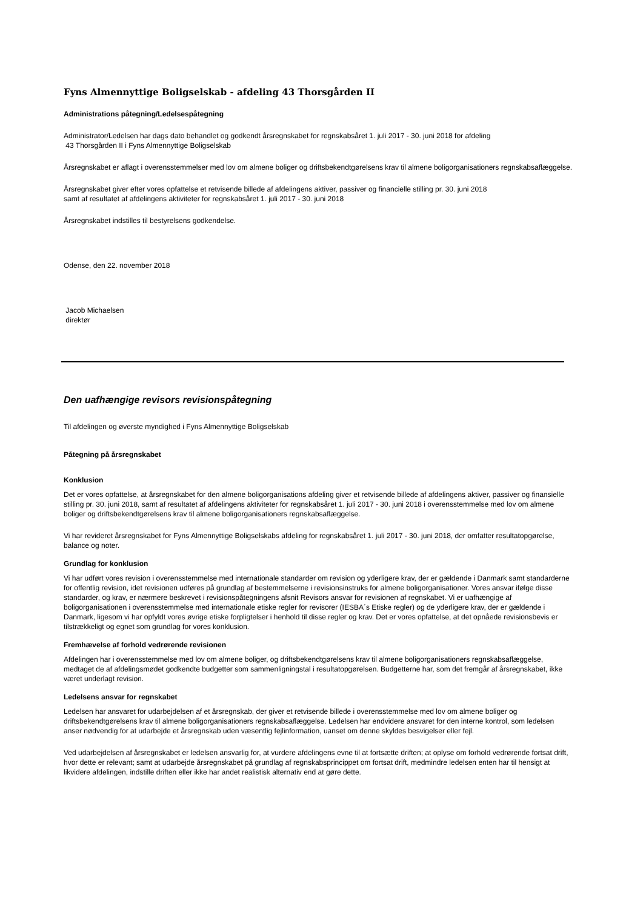Fyns Almennyttige Boligselskab - afdeling 43 Thorsgården II
Administrations påtegning/Ledelsespåtegning
Administrator/Ledelsen har dags dato behandlet og godkendt årsregnskabet for regnskabsåret 1. juli 2017 - 30. juni 2018 for afdeling
43 Thorsgården II i Fyns Almennyttige Boligselskab
Årsregnskabet er aflagt i overensstemmelser med lov om almene boliger og driftsbekendtgørelsens krav til almene boligorganisationers regnskabsaflæggelse.
Årsregnskabet giver efter vores opfattelse et retvisende billede af afdelingens aktiver, passiver og financielle stilling pr. 30. juni 2018
samt af resultatet af afdelingens aktiviteter for regnskabsåret 1. juli 2017 - 30. juni 2018
Årsregnskabet indstilles til bestyrelsens godkendelse.
Odense, den 22. november 2018
Jacob Michaelsen
direktør
Den uafhængige revisors revisionspåtegning
Til afdelingen og øverste myndighed i Fyns Almennyttige Boligselskab
Påtegning på årsregnskabet
Konklusion
Det er vores opfattelse, at årsregnskabet for den almene boligorganisations afdeling giver et retvisende billede af afdelingens aktiver, passiver og finansielle stilling pr. 30. juni 2018, samt af resultatet af afdelingens aktiviteter for regnskabsåret 1. juli 2017 - 30. juni 2018 i overensstemmelse med lov om almene boliger og driftsbekendtgørelsens krav til almene boligorganisationers regnskabsaflæggelse.
Vi har revideret årsregnskabet for Fyns Almennyttige Boligselskabs afdeling for regnskabsåret 1. juli 2017 - 30. juni 2018, der omfatter resultatopgørelse, balance og noter.
Grundlag for konklusion
Vi har udført vores revision i overensstemmelse med internationale standarder om revision og yderligere krav, der er gældende i Danmark samt standarderne for offentlig revision, idet revisionen udføres på grundlag af bestemmelserne i revisionsinstruks for almene boligorganisationer. Vores ansvar ifølge disse standarder, og krav, er nærmere beskrevet i revisionspåtegningens afsnit Revisors ansvar for revisionen af regnskabet. Vi er uafhængige af boligorganisationen i overensstemmelse med internationale etiske regler for revisorer (IESBA´s Etiske regler) og de yderligere krav, der er gældende i Danmark, ligesom vi har opfyldt vores øvrige etiske forpligtelser i henhold til disse regler og krav. Det er vores opfattelse, at det opnåede revisionsbevis er tilstrækkeligt og egnet som grundlag for vores konklusion.
Fremhævelse af forhold vedrørende revisionen
Afdelingen har i overensstemmelse med lov om almene boliger, og driftsbekendtgørelsens krav til almene boligorganisationers regnskabsaflæggelse, medtaget de af afdelingsmødet godkendte budgetter som sammenligningstal i resultatopgørelsen. Budgetterne har, som det fremgår af årsregnskabet, ikke været underlagt revision.
Ledelsens ansvar for regnskabet
Ledelsen har ansvaret for udarbejdelsen af et årsregnskab, der giver et retvisende billede i overensstemmelse med lov om almene boliger og driftsbekendtgørelsens krav til almene boligorganisationers regnskabsaflæggelse. Ledelsen har endvidere ansvaret for den interne kontrol, som ledelsen anser nødvendig for at udarbejde et årsregnskab uden væsentlig fejlinformation, uanset om denne skyldes besvigelser eller fejl.
Ved udarbejdelsen af årsregnskabet er ledelsen ansvarlig for, at vurdere afdelingens evne til at fortsætte driften; at oplyse om forhold vedrørende fortsat drift, hvor dette er relevant; samt at udarbejde årsregnskabet på grundlag af regnskabsprincippet om fortsat drift, medmindre ledelsen enten har til hensigt at likvidere afdelingen, indstille driften eller ikke har andet realistisk alternativ end at gøre dette.